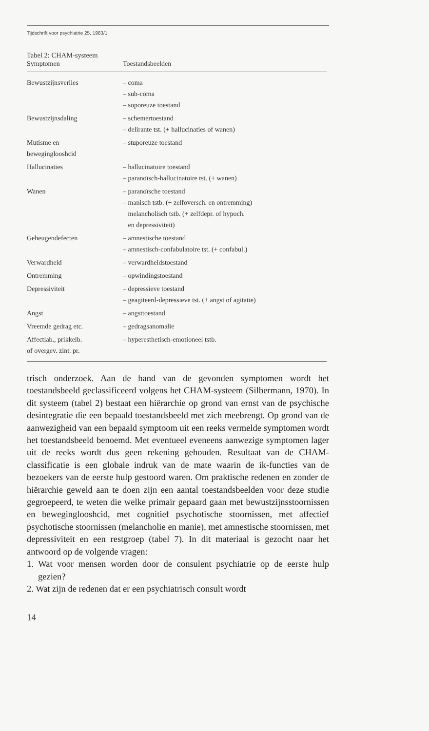Tijdschrift voor psychiatrie 25, 1983/1
Tabel 2: CHAM-systeem
| Symptomen | Toestandsbeelden |
| --- | --- |
| Bewustzijnsverlies | – coma – sub-coma – soporeuze toestand |
| Bewustzijnsdaling | – schemertoestand – delirante tst. (+ hallucinaties of wanen) |
| Mutisme en beweginglooshcid | – stuporeuze toestand |
| Hallucinaties | – hallucinatoire toestand – paranoïsch-hallucinatoire tst. (+ wanen) |
| Wanen | – paranoïsche toestand – manisch tstb. (+ zelfoversch. en ontremming) melancholisch tstb. (+ zelfdepr. of hypoch. en depressiviteit) |
| Geheugendefecten | – amnestische toestand – amnestisch-confabulatoire tst. (+ confabul.) |
| Verwardheid | – verwardheidstoestand |
| Ontremming | – opwindingstoestand |
| Depressiviteit | – depressieve toestand – geagiteerd-depressieve tst. (+ angst of agitatie) |
| Angst | – angsttoestand |
| Vreemde gedrag etc. | – gedragsanomalie |
| Affectlab., prikkelb. of overgev. zint. pr. | – hyperesthetisch-emotioneel tstb. |
trisch onderzoek. Aan de hand van de gevonden symptomen wordt het toestandsbeeld geclassificeerd volgens het CHAM-systeem (Silbermann, 1970). In dit systeem (tabel 2) bestaat een hiërarchie op grond van ernst van de psychische desintegratie die een bepaald toestandsbeeld met zich meebrengt. Op grond van de aanwezigheid van een bepaald symptoom uit een reeks vermelde symptomen wordt het toestandsbeeld benoemd. Met eventueel eveneens aanwezige symptomen lager uit de reeks wordt dus geen rekening gehouden. Resultaat van de CHAM-classificatie is een globale indruk van de mate waarin de ik-functies van de bezoekers van de eerste hulp gestoord waren. Om praktische redenen en zonder de hiërarchie geweld aan te doen zijn een aantal toestandsbeelden voor deze studie gegroepeerd, te weten die welke primair gepaard gaan met bewustzijnsstoornissen en beweginglooshcid, met cognitief psychotische stoornissen, met affectief psychotische stoornissen (melancholie en manie), met amnestische stoornissen, met depressiviteit en een restgroep (tabel 7). In dit materiaal is gezocht naar het antwoord op de volgende vragen:
1. Wat voor mensen worden door de consulent psychiatrie op de eerste hulp gezien?
2. Wat zijn de redenen dat er een psychiatrisch consult wordt
14